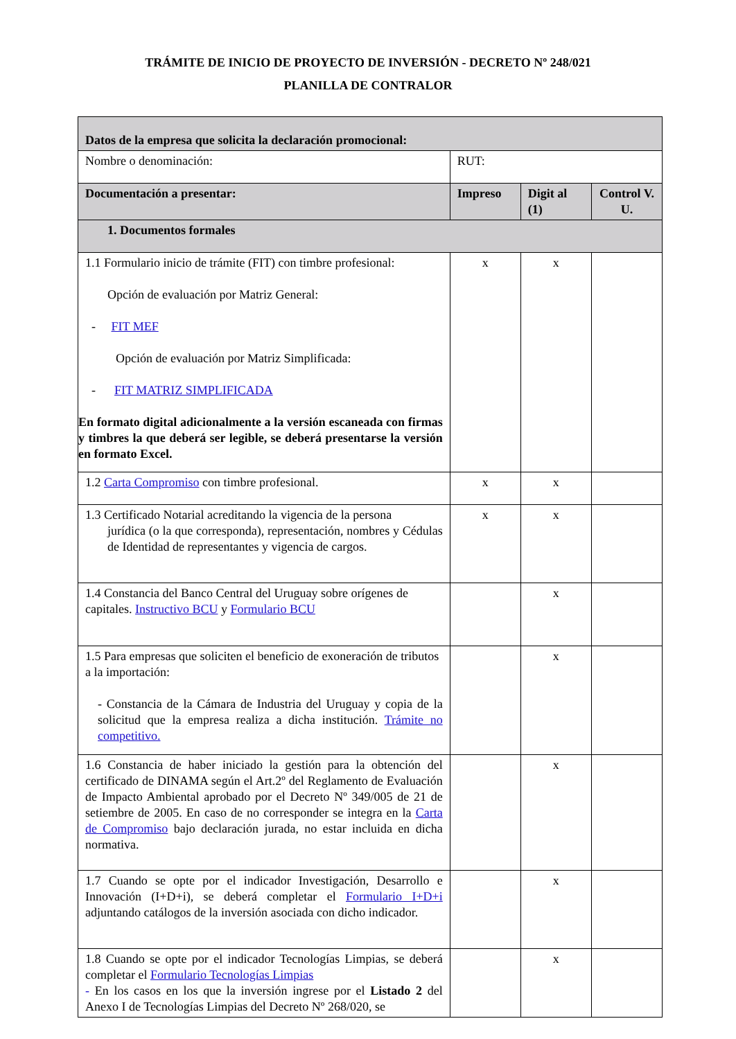TRÁMITE DE INICIO DE PROYECTO DE INVERSIÓN - DECRETO Nº 248/021
PLANILLA DE CONTRALOR
| Datos de la empresa que solicita la declaración promocional: | | | |
| Nombre o denominación: | RUT: | | |
| Documentación a presentar: | Impreso | Digit al (1) | Control V. U. |
| 1. Documentos formales | | | |
| 1.1 Formulario inicio de trámite (FIT) con timbre profesional: Opción de evaluación por Matriz General: - FIT MEF Opción de evaluación por Matriz Simplificada: - FIT MATRIZ SIMPLIFICADA En formato digital adicionalmente a la versión escaneada con firmas y timbres la que deberá ser legible, se deberá presentarse la versión en formato Excel. | x | x | |
| 1.2 Carta Compromiso con timbre profesional. | x | x | |
| 1.3 Certificado Notarial acreditando la vigencia de la persona jurídica (o la que corresponda), representación, nombres y Cédulas de Identidad de representantes y vigencia de cargos. | x | x | |
| 1.4 Constancia del Banco Central del Uruguay sobre orígenes de capitales. Instructivo BCU y Formulario BCU | | x | |
| 1.5 Para empresas que soliciten el beneficio de exoneración de tributos a la importación: - Constancia de la Cámara de Industria del Uruguay y copia de la solicitud que la empresa realiza a dicha institución. Trámite no competitivo. | | x | |
| 1.6 Constancia de haber iniciado la gestión para la obtención del certificado de DINAMA según el Art.2º del Reglamento de Evaluación de Impacto Ambiental aprobado por el Decreto Nº 349/005 de 21 de setiembre de 2005. En caso de no corresponder se integra en la Carta de Compromiso bajo declaración jurada, no estar incluida en dicha normativa. | | x | |
| 1.7 Cuando se opte por el indicador Investigación, Desarrollo e Innovación (I+D+i), se deberá completar el Formulario I+D+i adjuntando catálogos de la inversión asociada con dicho indicador. | | x | |
| 1.8 Cuando se opte por el indicador Tecnologías Limpias, se deberá completar el Formulario Tecnologías Limpias - En los casos en los que la inversión ingrese por el Listado 2 del Anexo I de Tecnologías Limpias del Decreto Nº 268/020, se | | x | |